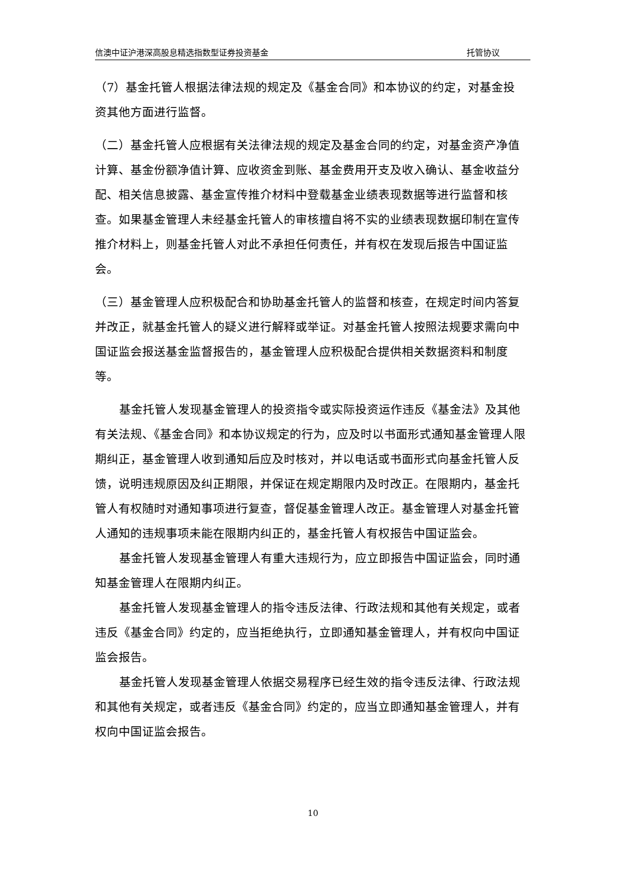信澳中证沪港深高股息精选指数型证券投资基金 托管协议
（7）基金托管人根据法律法规的规定及《基金合同》和本协议的约定，对基金投资其他方面进行监督。
（二）基金托管人应根据有关法律法规的规定及基金合同的约定，对基金资产净值计算、基金份额净值计算、应收资金到账、基金费用开支及收入确认、基金收益分配、相关信息披露、基金宣传推介材料中登载基金业绩表现数据等进行监督和核查。如果基金管理人未经基金托管人的审核擅自将不实的业绩表现数据印制在宣传推介材料上，则基金托管人对此不承担任何责任，并有权在发现后报告中国证监会。
（三）基金管理人应积极配合和协助基金托管人的监督和核查，在规定时间内答复并改正，就基金托管人的疑义进行解释或举证。对基金托管人按照法规要求需向中国证监会报送基金监督报告的，基金管理人应积极配合提供相关数据资料和制度等。
基金托管人发现基金管理人的投资指令或实际投资运作违反《基金法》及其他有关法规、《基金合同》和本协议规定的行为，应及时以书面形式通知基金管理人限期纠正，基金管理人收到通知后应及时核对，并以电话或书面形式向基金托管人反馈，说明违规原因及纠正期限，并保证在规定期限内及时改正。在限期内，基金托管人有权随时对通知事项进行复查，督促基金管理人改正。基金管理人对基金托管人通知的违规事项未能在限期内纠正的，基金托管人有权报告中国证监会。
基金托管人发现基金管理人有重大违规行为，应立即报告中国证监会，同时通知基金管理人在限期内纠正。
基金托管人发现基金管理人的指令违反法律、行政法规和其他有关规定，或者违反《基金合同》约定的，应当拒绝执行，立即通知基金管理人，并有权向中国证监会报告。
基金托管人发现基金管理人依据交易程序已经生效的指令违反法律、行政法规和其他有关规定，或者违反《基金合同》约定的，应当立即通知基金管理人，并有权向中国证监会报告。
10